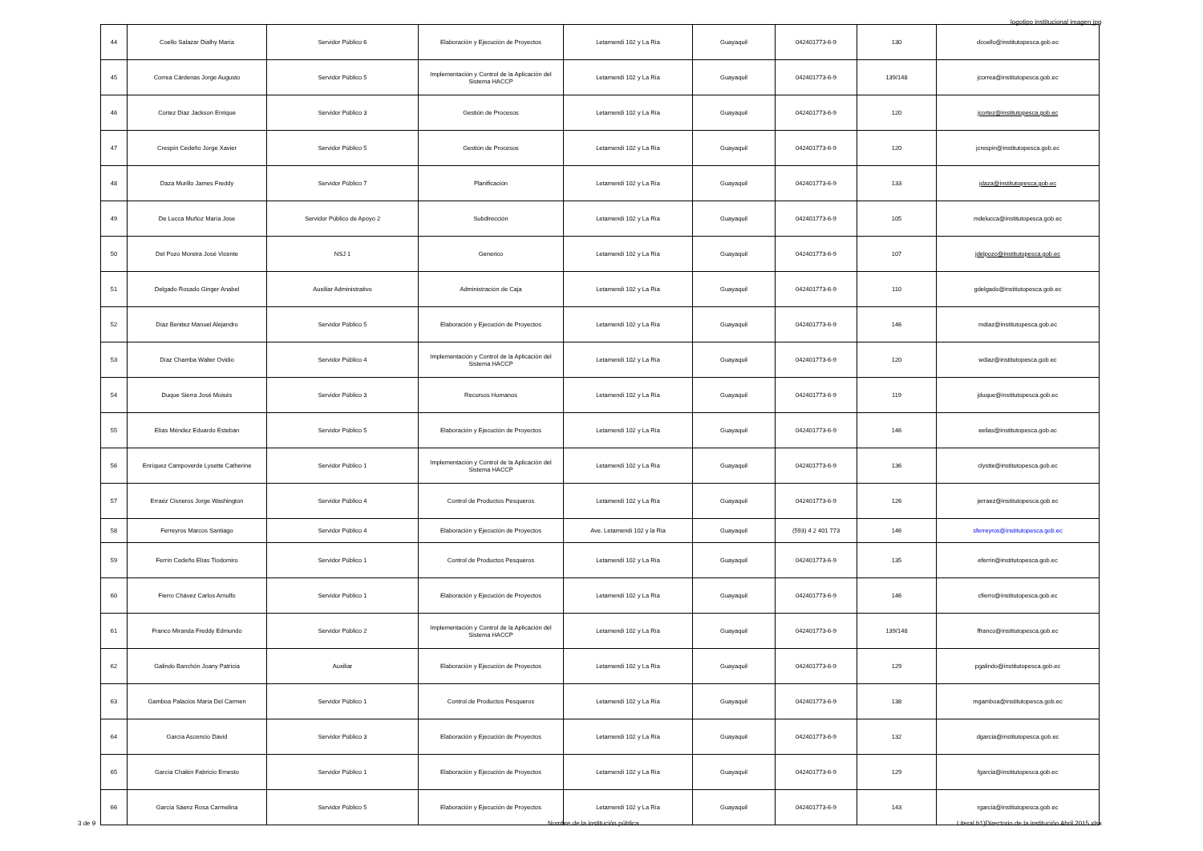logotipo institucional imagen jpg
| 44 | Coello Salazar Dialhy María | Servidor Público 6 | Elaboración y Ejecución de Proyectos | Letamendi 102 y La Ría | Guayaquil | 042401773-6-9 | 130 | dcoello@institutopesca.gob.ec |
| 45 | Correa Cárdenas Jorge Augusto | Servidor Público 5 | Implementación y Control de la Aplicación del Sistema HACCP | Letamendi 102 y La Ría | Guayaquil | 042401773-6-9 | 139/148 | jcorrea@institutopesca.gob.ec |
| 46 | Cortez Diaz Jackson Enrique | Servidor Público 3 | Gestión de Procesos | Letamendi 102 y La Ría | Guayaquil | 042401773-6-9 | 120 | jcortez@institutopesca.gob.ec |
| 47 | Crespín Cedeño Jorge Xavier | Servidor Público 5 | Gestión de Procesos | Letamendi 102 y La Ría | Guayaquil | 042401773-6-9 | 120 | jcrespin@institutopesca.gob.ec |
| 48 | Daza Murillo James Freddy | Servidor Público 7 | Planificación | Letamendi 102 y La Ría | Guayaquil | 042401773-6-9 | 133 | jdaza@institutopesca.gob.ec |
| 49 | De Lucca Muñoz María Jose | Servidor Público de Apoyo 2 | Subdirección | Letamendi 102 y La Ría | Guayaquil | 042401773-6-9 | 105 | mdelucca@institutopesca.gob.ec |
| 50 | Del Pozo Moreira José Vicente | NSJ 1 | Generico | Letamendi 102 y La Ría | Guayaquil | 042401773-6-9 | 107 | jdelpozo@institutopesca.gob.ec |
| 51 | Delgado Rosado Ginger Anabel | Auxiliar Administrativo | Administración de Caja | Letamendi 102 y La Ría | Guayaquil | 042401773-6-9 | 110 | gdelgado@institutopesca.gob.ec |
| 52 | Díaz Benitez Manuel Alejandro | Servidor Público 5 | Elaboración y Ejecución de Proyectos | Letamendi 102 y La Ría | Guayaquil | 042401773-6-9 | 146 | mdiaz@institutopesca.gob.ec |
| 53 | Díaz Chamba Walter Ovidio | Servidor Público 4 | Implementación y Control de la Aplicación del Sistema HACCP | Letamendi 102 y La Ría | Guayaquil | 042401773-6-9 | 120 | wdiaz@institutopesca.gob.ec |
| 54 | Duque Sierra José Moisés | Servidor Público 3 | Recursos Humanos | Letamendi 102 y La Ría | Guayaquil | 042401773-6-9 | 119 | jduque@institutopesca.gob.ec |
| 55 | Elías Méndez Eduardo Esteban | Servidor Público 5 | Elaboración y Ejecución de Proyectos | Letamendi 102 y La Ría | Guayaquil | 042401773-6-9 | 146 | eelias@institutopesca.gob.ec |
| 56 | Enríquez Campoverde Lysette Catherine | Servidor Público 1 | Implementación y Control de la Aplicación del Sistema HACCP | Letamendi 102 y La Ría | Guayaquil | 042401773-6-9 | 136 | clystte@institutopesca.gob.ec |
| 57 | Erraéz Cisneros Jorge Washington | Servidor Público 4 | Control de Productos Pesqueros | Letamendi 102 y La Ría | Guayaquil | 042401773-6-9 | 126 | jerraez@institutopesca.gob.ec |
| 58 | Ferreyros Marcos Santiago | Servidor Público 4 | Elaboración y Ejecución de Proyectos | Ave. Letamendi 102 y la Ria | Guayaquil | (593) 4 2 401 773 | 146 | sferreyros@institutopesca.gob.ec |
| 59 | Ferrín Cedeño Elías Tiodomiro | Servidor Público 1 | Control de Productos Pesqueros | Letamendi 102 y La Ría | Guayaquil | 042401773-6-9 | 135 | eferrin@institutopesca.gob.ec |
| 60 | Fierro Chávez Carlos Arnulfo | Servidor Público 1 | Elaboración y Ejecución de Proyectos | Letamendi 102 y La Ría | Guayaquil | 042401773-6-9 | 146 | cfierro@institutopesca.gob.ec |
| 61 | Franco Miranda Freddy Edmundo | Servidor Público 2 | Implementación y Control de la Aplicación del Sistema HACCP | Letamendi 102 y La Ría | Guayaquil | 042401773-6-9 | 139/148 | ffranco@institutopesca.gob.ec |
| 62 | Galindo Banchón Joany Patricia | Auxiliar | Elaboración y Ejecución de Proyectos | Letamendi 102 y La Ría | Guayaquil | 042401773-6-9 | 129 | pgalindo@institutopesca.gob.ec |
| 63 | Gamboa Palacios Maria Del Carmen | Servidor Público 1 | Control de Productos Pesqueros | Letamendi 102 y La Ría | Guayaquil | 042401773-6-9 | 138 | mgamboa@institutopesca.gob.ec |
| 64 | García Ascencio David | Servidor Público 3 | Elaboración y Ejecución de Proyectos | Letamendi 102 y La Ría | Guayaquil | 042401773-6-9 | 132 | dgarcia@institutopesca.gob.ec |
| 65 | García Chalén Fabricio Ernesto | Servidor Público 1 | Elaboración y Ejecución de Proyectos | Letamendi 102 y La Ría | Guayaquil | 042401773-6-9 | 129 | fgarcia@institutopesca.gob.ec |
| 66 | García Sáenz Rosa Carmelina | Servidor Público 5 | Elaboración y Ejecución de Proyectos | Letamendi 102 y La Ría | Guayaquil | 042401773-6-9 | 143 | rgarcia@institutopesca.gob.ec |
3 de 9
Nombre de la institución pública
Literal b1)Directorio de la institución Abril 2015.xlsx